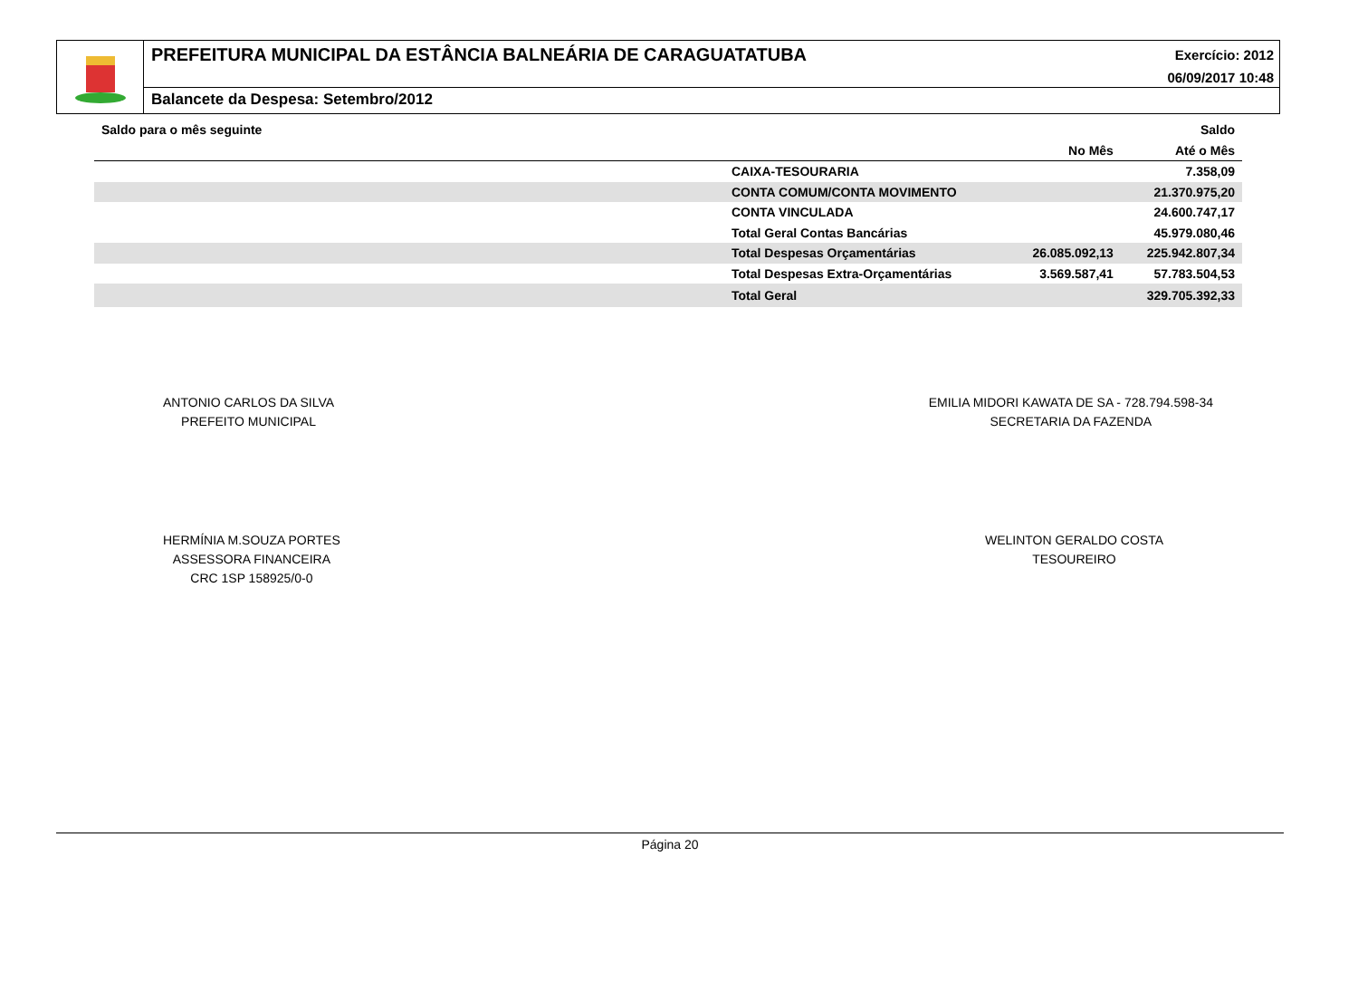PREFEITURA MUNICIPAL DA ESTÂNCIA BALNEÁRIA DE CARAGUATATUBA
Exercício: 2012
06/09/2017 10:48
Balancete da Despesa: Setembro/2012
| Saldo para o mês seguinte | | | Saldo |
| --- | --- | --- | --- |
| | | No Mês | Até o Mês |
| | CAIXA-TESOURARIA | | 7.358,09 |
| | CONTA COMUM/CONTA MOVIMENTO | | 21.370.975,20 |
| | CONTA VINCULADA | | 24.600.747,17 |
| | Total Geral Contas Bancárias | | 45.979.080,46 |
| | Total Despesas Orçamentárias | 26.085.092,13 | 225.942.807,34 |
| | Total Despesas Extra-Orçamentárias | 3.569.587,41 | 57.783.504,53 |
| | Total Geral | | 329.705.392,33 |
ANTONIO CARLOS DA SILVA
PREFEITO MUNICIPAL
EMILIA MIDORI KAWATA DE SA - 728.794.598-34
SECRETARIA DA FAZENDA
HERMÍNIA M.SOUZA PORTES
ASSESSORA FINANCEIRA
CRC 1SP 158925/0-0
WELINTON GERALDO COSTA
TESOUREIRO
Página 20